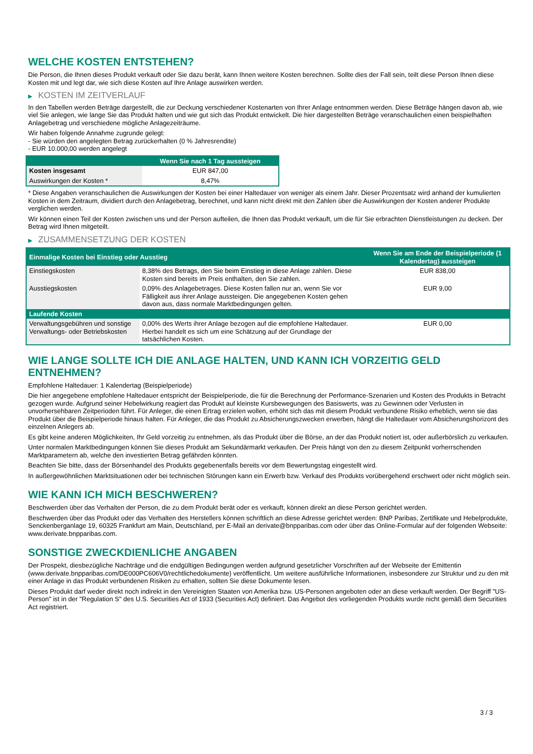WELCHE KOSTEN ENTSTEHEN?
Die Person, die Ihnen dieses Produkt verkauft oder Sie dazu berät, kann Ihnen weitere Kosten berechnen. Sollte dies der Fall sein, teilt diese Person Ihnen diese Kosten mit und legt dar, wie sich diese Kosten auf Ihre Anlage auswirken werden.
▶ KOSTEN IM ZEITVERLAUF
In den Tabellen werden Beträge dargestellt, die zur Deckung verschiedener Kostenarten von Ihrer Anlage entnommen werden. Diese Beträge hängen davon ab, wie viel Sie anlegen, wie lange Sie das Produkt halten und wie gut sich das Produkt entwickelt. Die hier dargestellten Beträge veranschaulichen einen beispielhaften Anlagebetrag und verschiedene mögliche Anlagezeiträume.
Wir haben folgende Annahme zugrunde gelegt:
- Sie würden den angelegten Betrag zurückerhalten (0 % Jahresrendite)
- EUR 10.000,00 werden angelegt
| | Wenn Sie nach 1 Tag aussteigen |
| --- | --- |
| Kosten insgesamt | EUR 847,00 |
| Auswirkungen der Kosten * | 8,47% |
* Diese Angaben veranschaulichen die Auswirkungen der Kosten bei einer Haltedauer von weniger als einem Jahr. Dieser Prozentsatz wird anhand der kumulierten Kosten in dem Zeitraum, dividiert durch den Anlagebetrag, berechnet, und kann nicht direkt mit den Zahlen über die Auswirkungen der Kosten anderer Produkte verglichen werden.
Wir können einen Teil der Kosten zwischen uns und der Person aufteilen, die Ihnen das Produkt verkauft, um die für Sie erbrachten Dienstleistungen zu decken. Der Betrag wird Ihnen mitgeteilt.
▶ ZUSAMMENSETZUNG DER KOSTEN
| Einmalige Kosten bei Einstieg oder Ausstieg | | Wenn Sie am Ende der Beispielperiode (1 Kalendertag) aussteigen |
| --- | --- | --- |
| Einstiegskosten | 8,38% des Betrags, den Sie beim Einstieg in diese Anlage zahlen. Diese Kosten sind bereits im Preis enthalten, den Sie zahlen. | EUR 838,00 |
| Ausstiegskosten | 0,09% des Anlagebetrages. Diese Kosten fallen nur an, wenn Sie vor Fälligkeit aus ihrer Anlage aussteigen. Die angegebenen Kosten gehen davon aus, dass normale Marktbedingungen gelten. | EUR 9,00 |
| Laufende Kosten | | |
| Verwaltungsgebühren und sonstige Verwaltungs- oder Betriebskosten | 0,00% des Werts ihrer Anlage bezogen auf die empfohlene Haltedauer. Hierbei handelt es sich um eine Schätzung auf der Grundlage der tatsächlichen Kosten. | EUR 0,00 |
WIE LANGE SOLLTE ICH DIE ANLAGE HALTEN, UND KANN ICH VORZEITIG GELD ENTNEHMEN?
Empfohlene Haltedauer: 1 Kalendertag (Beispielperiode)
Die hier angegebene empfohlene Haltedauer entspricht der Beispielperiode, die für die Berechnung der Performance-Szenarien und Kosten des Produkts in Betracht gezogen wurde. Aufgrund seiner Hebelwirkung reagiert das Produkt auf kleinste Kursbewegungen des Basiswerts, was zu Gewinnen oder Verlusten in unvorhersehbaren Zeitperioden führt. Für Anleger, die einen Ertrag erzielen wollen, erhöht sich das mit diesem Produkt verbundene Risiko erheblich, wenn sie das Produkt über die Beispielperiode hinaus halten. Für Anleger, die das Produkt zu Absicherungszwecken erwerben, hängt die Haltedauer vom Absicherungshorizont des einzelnen Anlegers ab.
Es gibt keine anderen Möglichkeiten, Ihr Geld vorzeitig zu entnehmen, als das Produkt über die Börse, an der das Produkt notiert ist, oder außerbörslich zu verkaufen.
Unter normalen Marktbedingungen können Sie dieses Produkt am Sekundärmarkt verkaufen. Der Preis hängt von den zu diesem Zeitpunkt vorherrschenden Marktparametern ab, welche den investierten Betrag gefährden könnten.
Beachten Sie bitte, dass der Börsenhandel des Produkts gegebenenfalls bereits vor dem Bewertungstag eingestellt wird.
In außergewöhnlichen Marktsituationen oder bei technischen Störungen kann ein Erwerb bzw. Verkauf des Produkts vorübergehend erschwert oder nicht möglich sein.
WIE KANN ICH MICH BESCHWEREN?
Beschwerden über das Verhalten der Person, die zu dem Produkt berät oder es verkauft, können direkt an diese Person gerichtet werden.
Beschwerden über das Produkt oder das Verhalten des Herstellers können schriftlich an diese Adresse gerichtet werden: BNP Paribas, Zertifikate und Hebelprodukte, Senckenberganlage 19, 60325 Frankfurt am Main, Deutschland, per E-Mail an derivate@bnpparibas.com oder über das Online-Formular auf der folgenden Webseite: www.derivate.bnpparibas.com.
SONSTIGE ZWECKDIENLICHE ANGABEN
Der Prospekt, diesbezügliche Nachträge und die endgültigen Bedingungen werden aufgrund gesetzlicher Vorschriften auf der Webseite der Emittentin (www.derivate.bnpparibas.com/DE000PC606V0/rechtlichedokumente) veröffentlicht. Um weitere ausführliche Informationen, insbesondere zur Struktur und zu den mit einer Anlage in das Produkt verbundenen Risiken zu erhalten, sollten Sie diese Dokumente lesen.
Dieses Produkt darf weder direkt noch indirekt in den Vereinigten Staaten von Amerika bzw. US-Personen angeboten oder an diese verkauft werden. Der Begriff "US-Person" ist in der "Regulation S" des U.S. Securities Act of 1933 (Securities Act) definiert. Das Angebot des vorliegenden Produkts wurde nicht gemäß dem Securities Act registriert.
3 / 3